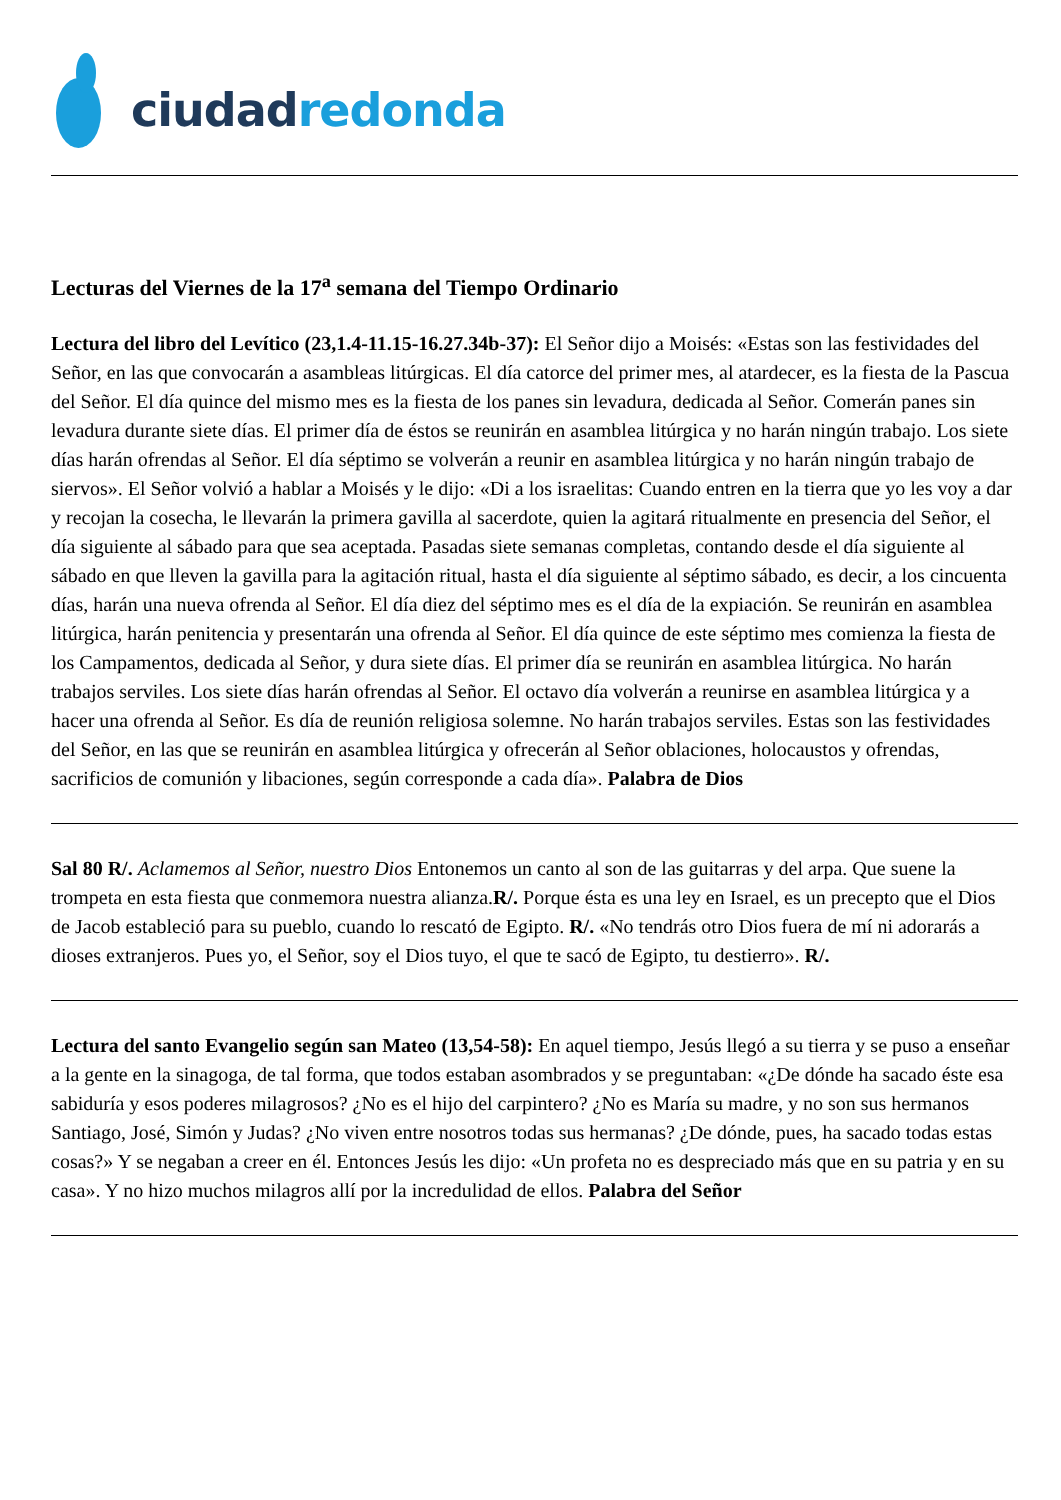ciudad redonda
Lecturas del Viernes de la 17<sup>a</sup> semana del Tiempo Ordinario
Lectura del libro del Levítico (23,1.4-11.15-16.27.34b-37): El Señor dijo a Moisés: «Estas son las festividades del Señor, en las que convocarán a asambleas litúrgicas. El día catorce del primer mes, al atardecer, es la fiesta de la Pascua del Señor. El día quince del mismo mes es la fiesta de los panes sin levadura, dedicada al Señor. Comerán panes sin levadura durante siete días. El primer día de éstos se reunirán en asamblea litúrgica y no harán ningún trabajo. Los siete días harán ofrendas al Señor. El día séptimo se volverán a reunir en asamblea litúrgica y no harán ningún trabajo de siervos». El Señor volvió a hablar a Moisés y le dijo: «Di a los israelitas: Cuando entren en la tierra que yo les voy a dar y recojan la cosecha, le llevarán la primera gavilla al sacerdote, quien la agitará ritualmente en presencia del Señor, el día siguiente al sábado para que sea aceptada. Pasadas siete semanas completas, contando desde el día siguiente al sábado en que lleven la gavilla para la agitación ritual, hasta el día siguiente al séptimo sábado, es decir, a los cincuenta días, harán una nueva ofrenda al Señor. El día diez del séptimo mes es el día de la expiación. Se reunirán en asamblea litúrgica, harán penitencia y presentarán una ofrenda al Señor. El día quince de este séptimo mes comienza la fiesta de los Campamentos, dedicada al Señor, y dura siete días. El primer día se reunirán en asamblea litúrgica. No harán trabajos serviles. Los siete días harán ofrendas al Señor. El octavo día volverán a reunirse en asamblea litúrgica y a hacer una ofrenda al Señor. Es día de reunión religiosa solemne. No harán trabajos serviles. Estas son las festividades del Señor, en las que se reunirán en asamblea litúrgica y ofrecerán al Señor oblaciones, holocaustos y ofrendas, sacrificios de comunión y libaciones, según corresponde a cada día». Palabra de Dios
Sal 80 R/. Aclamemos al Señor, nuestro Dios Entonemos un canto al son de las guitarras y del arpa. Que suene la trompeta en esta fiesta que conmemora nuestra alianza.R/. Porque ésta es una ley en Israel, es un precepto que el Dios de Jacob estableció para su pueblo, cuando lo rescató de Egipto. R/. «No tendrás otro Dios fuera de mí ni adorarás a dioses extranjeros. Pues yo, el Señor, soy el Dios tuyo, el que te sacó de Egipto, tu destierro». R/.
Lectura del santo Evangelio según san Mateo (13,54-58): En aquel tiempo, Jesús llegó a su tierra y se puso a enseñar a la gente en la sinagoga, de tal forma, que todos estaban asombrados y se preguntaban: «¿De dónde ha sacado éste esa sabiduría y esos poderes milagrosos? ¿No es el hijo del carpintero? ¿No es María su madre, y no son sus hermanos Santiago, José, Simón y Judas? ¿No viven entre nosotros todas sus hermanas? ¿De dónde, pues, ha sacado todas estas cosas?» Y se negaban a creer en él. Entonces Jesús les dijo: «Un profeta no es despreciado más que en su patria y en su casa». Y no hizo muchos milagros allí por la incredulidad de ellos. Palabra del Señor